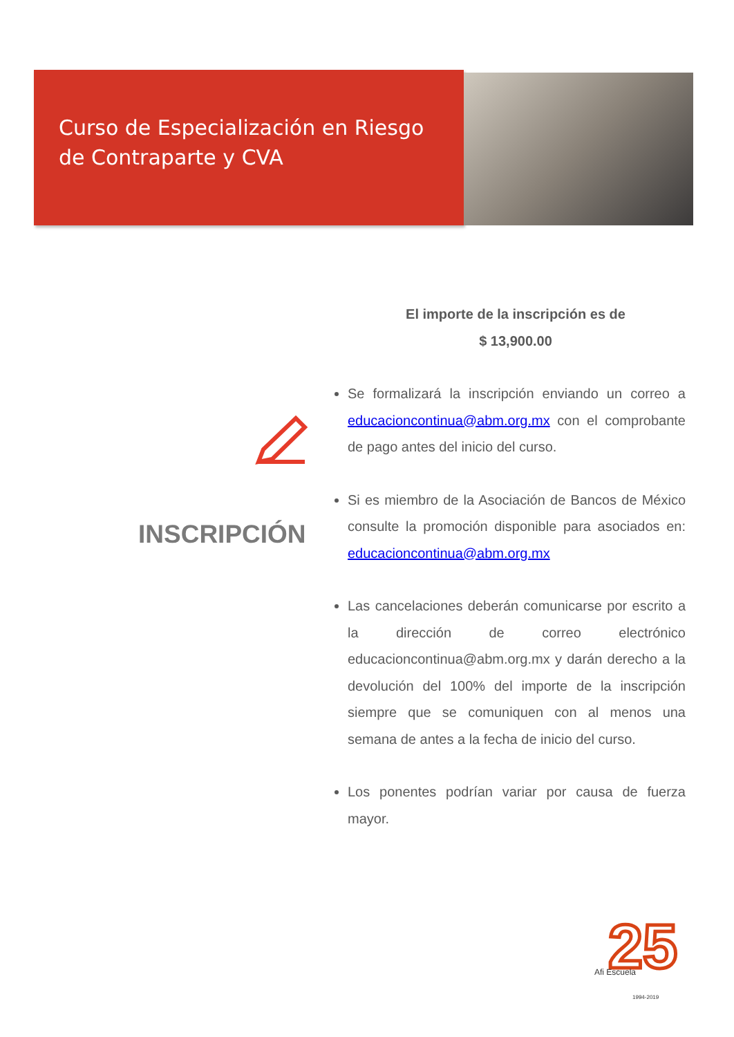Curso de Especialización en Riesgo
de Contraparte y CVA
INSCRIPCIÓN
El importe de la inscripción es de
$ 13,900.00
Se formalizará la inscripción enviando un correo a educacioncontinua@abm.org.mx con el comprobante de pago antes del inicio del curso.
Si es miembro de la Asociación de Bancos de México consulte la promoción disponible para asociados en: educacioncontinua@abm.org.mx
Las cancelaciones deberán comunicarse por escrito a la dirección de correo electrónico educacioncontinua@abm.org.mx y darán derecho a la devolución del 100% del importe de la inscripción siempre que se comuniquen con al menos una semana de antes a la fecha de inicio del curso.
Los ponentes podrían variar por causa de fuerza mayor.
25
Afi Escuela
1994-2019